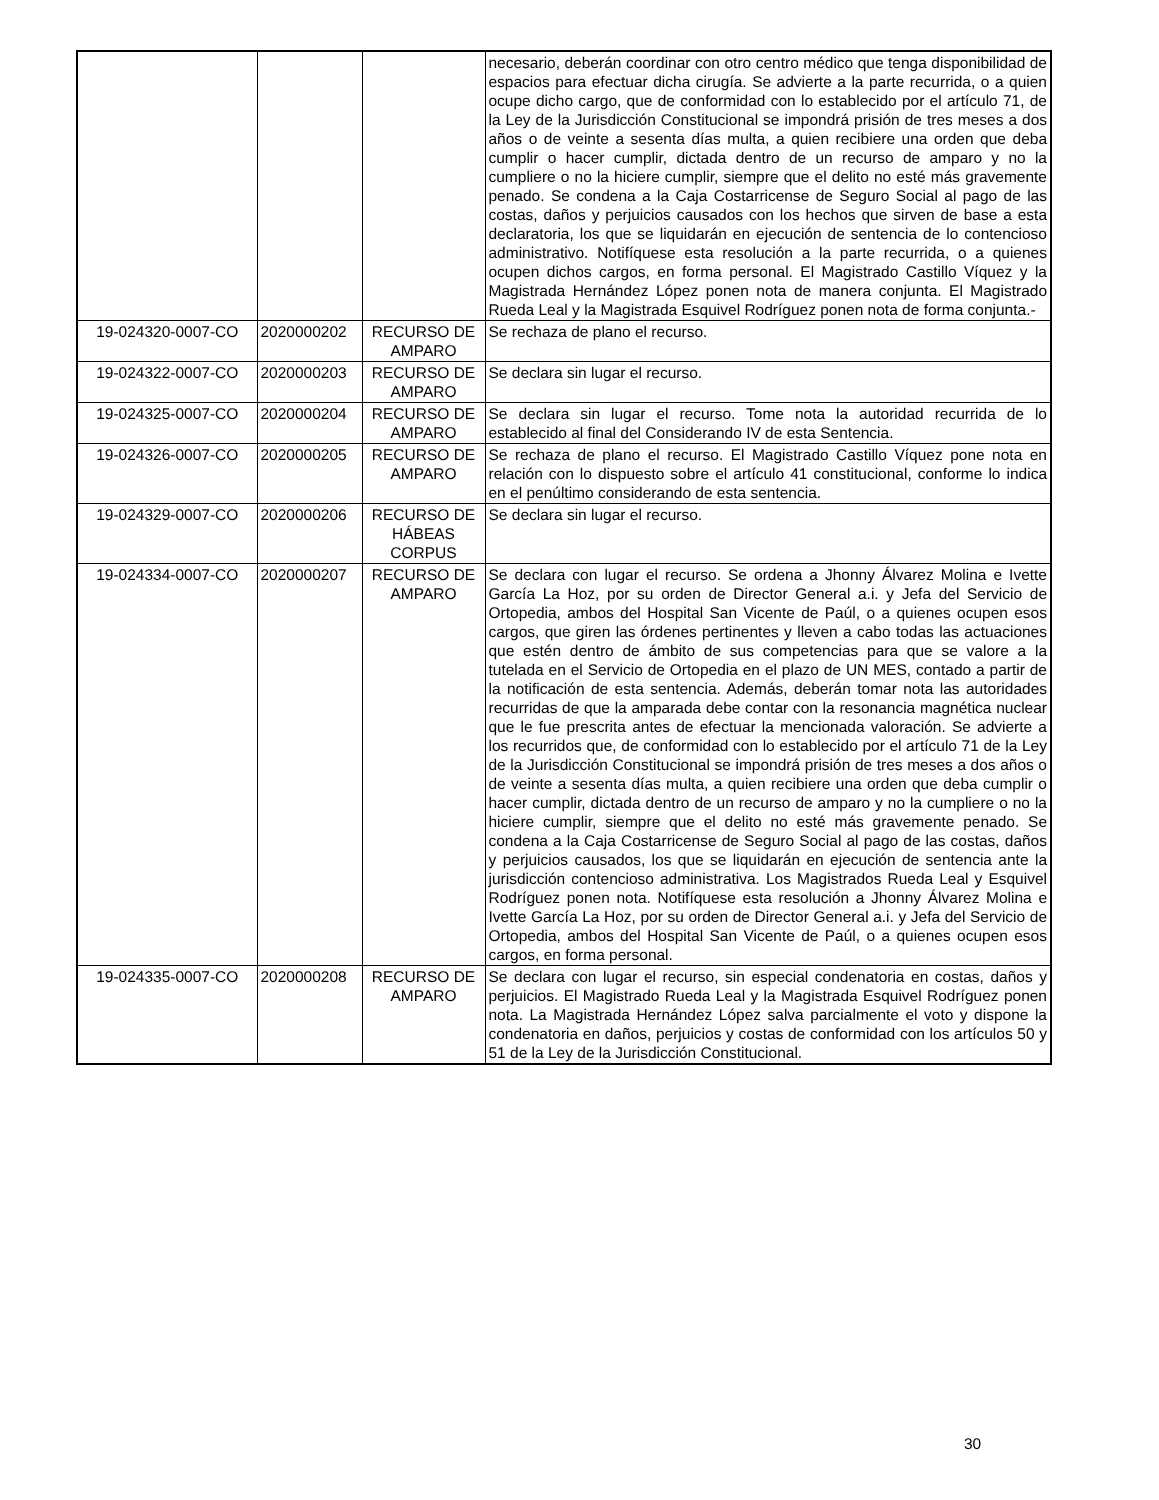| | | | necesario, deberán coordinar con otro centro médico que tenga disponibilidad de espacios para efectuar dicha cirugía. Se advierte a la parte recurrida, o a quien ocupe dicho cargo, que de conformidad con lo establecido por el artículo 71, de la Ley de la Jurisdicción Constitucional se impondrá prisión de tres meses a dos años o de veinte a sesenta días multa, a quien recibiere una orden que deba cumplir o hacer cumplir, dictada dentro de un recurso de amparo y no la cumpliere o no la hiciere cumplir, siempre que el delito no esté más gravemente penado. Se condena a la Caja Costarricense de Seguro Social al pago de las costas, daños y perjuicios causados con los hechos que sirven de base a esta declaratoria, los que se liquidarán en ejecución de sentencia de lo contencioso administrativo. Notifíquese esta resolución a la parte recurrida, o a quienes ocupen dichos cargos, en forma personal. El Magistrado Castillo Víquez y la Magistrada Hernández López ponen nota de manera conjunta. El Magistrado Rueda Leal y la Magistrada Esquivel Rodríguez ponen nota de forma conjunta.- |
| 19-024320-0007-CO | 2020000202 | RECURSO DE AMPARO | Se rechaza de plano el recurso. |
| 19-024322-0007-CO | 2020000203 | RECURSO DE AMPARO | Se declara sin lugar el recurso. |
| 19-024325-0007-CO | 2020000204 | RECURSO DE AMPARO | Se declara sin lugar el recurso. Tome nota la autoridad recurrida de lo establecido al final del Considerando IV de esta Sentencia. |
| 19-024326-0007-CO | 2020000205 | RECURSO DE AMPARO | Se rechaza de plano el recurso. El Magistrado Castillo Víquez pone nota en relación con lo dispuesto sobre el artículo 41 constitucional, conforme lo indica en el penúltimo considerando de esta sentencia. |
| 19-024329-0007-CO | 2020000206 | RECURSO DE HÁBEAS CORPUS | Se declara sin lugar el recurso. |
| 19-024334-0007-CO | 2020000207 | RECURSO DE AMPARO | Se declara con lugar el recurso. Se ordena a Jhonny Álvarez Molina e Ivette García La Hoz, por su orden de Director General a.i. y Jefa del Servicio de Ortopedia, ambos del Hospital San Vicente de Paúl, o a quienes ocupen esos cargos, que giren las órdenes pertinentes y lleven a cabo todas las actuaciones que estén dentro de ámbito de sus competencias para que se valore a la tutelada en el Servicio de Ortopedia en el plazo de UN MES, contado a partir de la notificación de esta sentencia. Además, deberán tomar nota las autoridades recurridas de que la amparada debe contar con la resonancia magnética nuclear que le fue prescrita antes de efectuar la mencionada valoración. Se advierte a los recurridos que, de conformidad con lo establecido por el artículo 71 de la Ley de la Jurisdicción Constitucional se impondrá prisión de tres meses a dos años o de veinte a sesenta días multa, a quien recibiere una orden que deba cumplir o hacer cumplir, dictada dentro de un recurso de amparo y no la cumpliere o no la hiciere cumplir, siempre que el delito no esté más gravemente penado. Se condena a la Caja Costarricense de Seguro Social al pago de las costas, daños y perjuicios causados, los que se liquidarán en ejecución de sentencia ante la jurisdicción contencioso administrativa. Los Magistrados Rueda Leal y Esquivel Rodríguez ponen nota. Notifíquese esta resolución a Jhonny Álvarez Molina e Ivette García La Hoz, por su orden de Director General a.i. y Jefa del Servicio de Ortopedia, ambos del Hospital San Vicente de Paúl, o a quienes ocupen esos cargos, en forma personal. |
| 19-024335-0007-CO | 2020000208 | RECURSO DE AMPARO | Se declara con lugar el recurso, sin especial condenatoria en costas, daños y perjuicios. El Magistrado Rueda Leal y la Magistrada Esquivel Rodríguez ponen nota. La Magistrada Hernández López salva parcialmente el voto y dispone la condenatoria en daños, perjuicios y costas de conformidad con los artículos 50 y 51 de la Ley de la Jurisdicción Constitucional. |
30